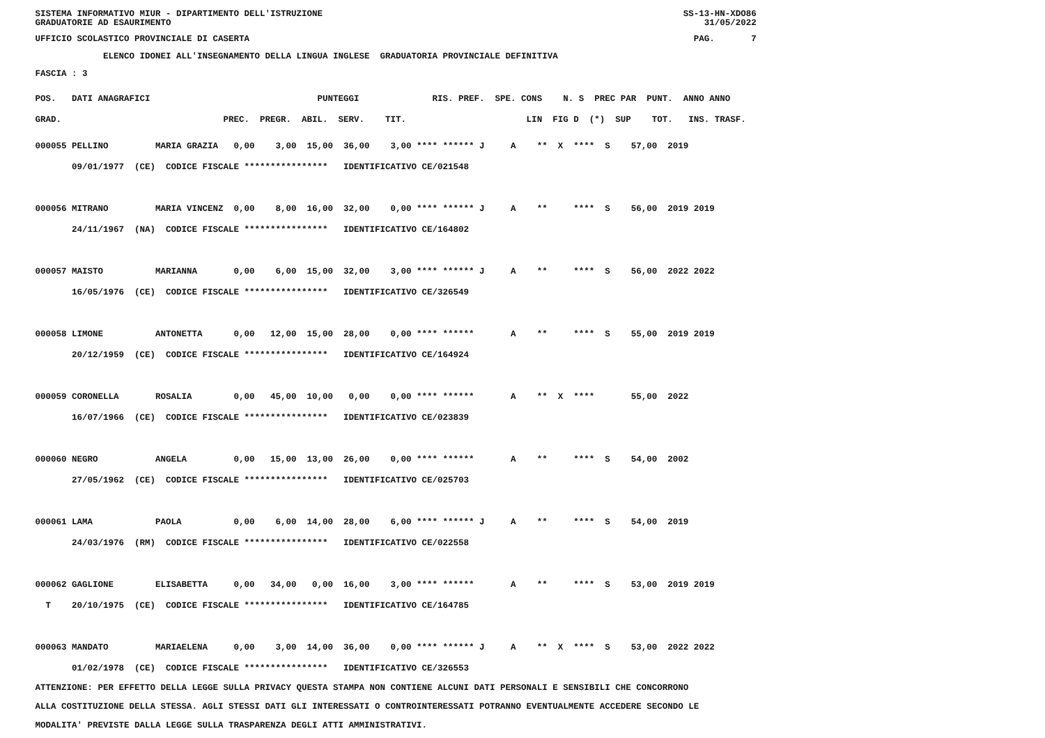SISTEMA INFORMATIVO MIUR - DIPARTIMENTO DELL'ISTRUZIONE SS-13-HN-XDO86
GRADUATORIE AD ESAURIMENTO 31/05/2022
UFFICIO SCOLASTICO PROVINCIALE DI CASERTA PAG. 7
ELENCO IDONEI ALL'INSEGNAMENTO DELLA LINGUA INGLESE GRADUATORIA PROVINCIALE DEFINITIVA
FASCIA : 3
POS. DATI ANAGRAFICI PUNTEGGI RIS. PREF. SPE. CONS N. S PREC PAR PUNT. ANNO ANNO
GRAD. PREC. PREGR. ABIL. SERV. TIT. LIN FIG D (*) SUP TOT. INS. TRASF.
000055 PELLINO MARIA GRAZIA 0,00 3,00 15,00 36,00 3,00 **** ****** J A ** X **** S 57,00 2019 09/01/1977 (CE) CODICE FISCALE **************** IDENTIFICATIVO CE/021548 000056 MITRANO MARIA VINCENZ 0,00 8,00 16,00 32,00 0,00 **** ****** J A ** **** S 56,00 2019 2019 24/11/1967 (NA) CODICE FISCALE **************** IDENTIFICATIVO CE/164802 000057 MAISTO MARIANNA 0,00 6,00 15,00 32,00 3,00 **** ****** J A ** **** S 56,00 2022 2022 16/05/1976 (CE) CODICE FISCALE **************** IDENTIFICATIVO CE/326549 000058 LIMONE ANTONETTA 0,00 12,00 15,00 28,00 0,00 **** ****** A ** **** S 55,00 2019 2019 20/12/1959 (CE) CODICE FISCALE **************** IDENTIFICATIVO CE/164924 000059 CORONELLA ROSALIA 0,00 45,00 10,00 0,00 0,00 **** ****** A ** X **** 55,00 2022 16/07/1966 (CE) CODICE FISCALE **************** IDENTIFICATIVO CE/023839 000060 NEGRO ANGELA 0,00 15,00 13,00 26,00 0,00 **** ****** A ** **** S 54,00 2002 27/05/1962 (CE) CODICE FISCALE **************** IDENTIFICATIVO CE/025703 000061 LAMA PAOLA 0,00 6,00 14,00 28,00 6,00 **** ****** J A ** **** S 54,00 2019 24/03/1976 (RM) CODICE FISCALE **************** IDENTIFICATIVO CE/022558 000062 GAGLIONE ELISABETTA 0,00 34,00 0,00 16,00 3,00 **** ****** A ** **** S 53,00 2019 2019 T 20/10/1975 (CE) CODICE FISCALE **************** IDENTIFICATIVO CE/164785 000063 MANDATO MARIAELENA 0,00 3,00 14,00 36,00 0,00 **** ****** J A ** X **** S 53,00 2022 2022 01/02/1978 (CE) CODICE FISCALE **************** IDENTIFICATIVO CE/326553
ATTENZIONE: PER EFFETTO DELLA LEGGE SULLA PRIVACY QUESTA STAMPA NON CONTIENE ALCUNI DATI PERSONALI E SENSIBILI CHE CONCORRONO ALLA COSTITUZIONE DELLA STESSA. AGLI STESSI DATI GLI INTERESSATI O CONTROINTERESSATI POTRANNO EVENTUALMENTE ACCEDERE SECONDO LE MODALITA' PREVISTE DALLA LEGGE SULLA TRASPARENZA DEGLI ATTI AMMINISTRATIVI.